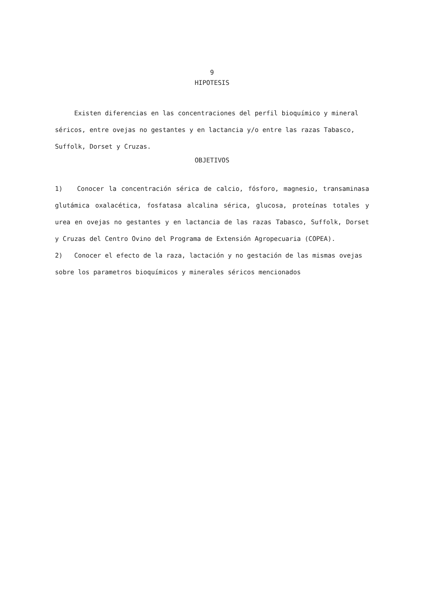9
HIPOTESIS
Existen diferencias en las concentraciones del perfil bioquímico y mineral séricos, entre ovejas no gestantes y en lactancia y/o entre las razas Tabasco, Suffolk, Dorset y Cruzas.
OBJETIVOS
1) Conocer la concentración sérica de calcio, fósforo, magnesio, transaminasa glutámica oxalacética, fosfatasa alcalina sérica, glucosa, proteínas totales y urea en ovejas no gestantes y en lactancia de las razas Tabasco, Suffolk, Dorset y Cruzas del Centro Ovino del Programa de Extensión Agropecuaria (COPEA).
2) Conocer el efecto de la raza, lactación y no gestación de las mismas ovejas sobre los parametros bioquímicos y minerales séricos mencionados